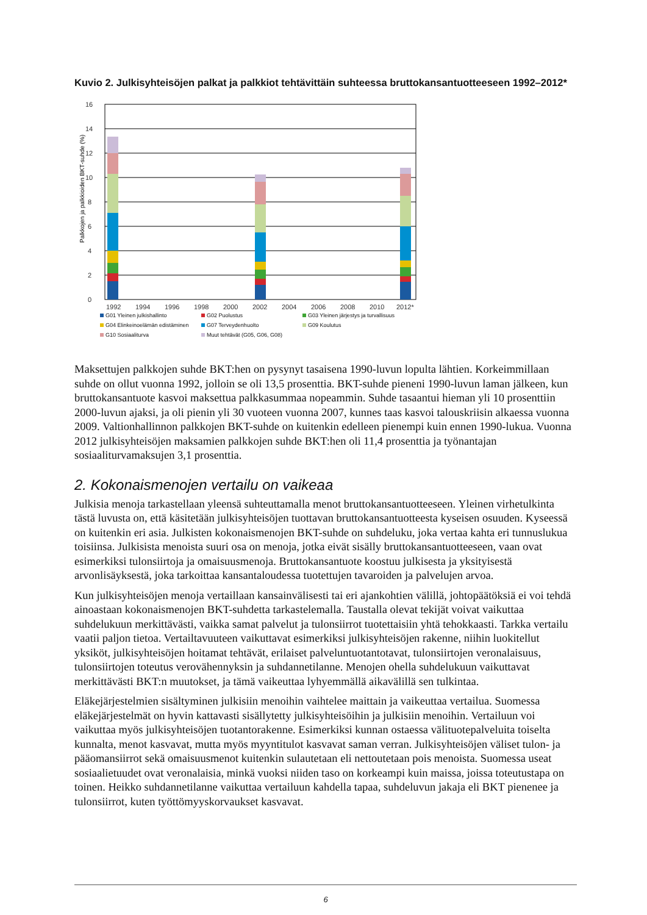Kuvio 2. Julkisyhteisöjen palkat ja palkkiot tehtävittäin suhteessa bruttokansantuotteeseen 1992–2012*
Palkkojen ja palkkioiden BKT-suhde (%)
0
2
4
6
8
10
12
14
16
1992
1994
1996
1998
2000
2002
2004
2006
2008
2010
2012*
G01 Yleinen julkishallinto G02 Puolustus G03 Yleinen järjestys ja turvallisuus G04 Elinkeinoelämän edistäminen G07 Terveydenhuolto G09 Koulutus G10 Sosiaaliturva Muut tehtävät (G05, G06, G08)
Maksettujen palkkojen suhde BKT:hen on pysynyt tasaisena 1990-luvun lopulta lähtien. Korkeimmillaan suhde on ollut vuonna 1992, jolloin se oli 13,5 prosenttia. BKT-suhde pieneni 1990-luvun laman jälkeen, kun bruttokansantuote kasvoi maksettua palkkasummaa nopeammin. Suhde tasaantui hieman yli 10 prosenttiin 2000-luvun ajaksi, ja oli pienin yli 30 vuoteen vuonna 2007, kunnes taas kasvoi talouskriisin alkaessa vuonna 2009. Valtionhallinnon palkkojen BKT-suhde on kuitenkin edelleen pienempi kuin ennen 1990-lukua. Vuonna 2012 julkisyhteisöjen maksamien palkkojen suhde BKT:hen oli 11,4 prosenttia ja työnantajan sosiaaliturvamaksujen 3,1 prosenttia.
2. Kokonaismenojen vertailu on vaikeaa
Julkisia menoja tarkastellaan yleensä suhteuttamalla menot bruttokansantuotteeseen. Yleinen virhetulkinta tästä luvusta on, että käsitetään julkisyhteisöjen tuottavan bruttokansantuotteesta kyseisen osuuden. Kyseessä on kuitenkin eri asia. Julkisten kokonaismenojen BKT-suhde on suhdeluku, joka vertaa kahta eri tunnuslukua toisiinsa. Julkisista menoista suuri osa on menoja, jotka eivät sisälly bruttokansantuotteeseen, vaan ovat esimerkiksi tulonsiirtoja ja omaisuusmenoja. Bruttokansantuote koostuu julkisesta ja yksityisestä arvonlisäyksestä, joka tarkoittaa kansantaloudessa tuotettujen tavaroiden ja palvelujen arvoa.
Kun julkisyhteisöjen menoja vertaillaan kansainvälisesti tai eri ajankohtien välillä, johtopäätöksiä ei voi tehdä ainoastaan kokonaismenojen BKT-suhdetta tarkastelemalla. Taustalla olevat tekijät voivat vaikuttaa suhdelukuun merkittävästi, vaikka samat palvelut ja tulonsiirrot tuotettaisiin yhtä tehokkaasti. Tarkka vertailu vaatii paljon tietoa. Vertailtavuuteen vaikuttavat esimerkiksi julkisyhteisöjen rakenne, niihin luokitellut yksiköt, julkisyhteisöjen hoitamat tehtävät, erilaiset palveluntuotantotavat, tulonsiirtojen veronalaisuus, tulonsiirtojen toteutus verovähennyksin ja suhdannetilanne. Menojen ohella suhdelukuun vaikuttavat merkittävästi BKT:n muutokset, ja tämä vaikeuttaa lyhyemmällä aikavälillä sen tulkintaa.
Eläkejärjestelmien sisältyminen julkisiin menoihin vaihtelee maittain ja vaikeuttaa vertailua. Suomessa eläkejärjestelmät on hyvin kattavasti sisällytetty julkisyhteisöihin ja julkisiin menoihin. Vertailuun voi vaikuttaa myös julkisyhteisöjen tuotantorakenne. Esimerkiksi kunnan ostaessa välituotepalveluita toiselta kunnalta, menot kasvavat, mutta myös myyntitulot kasvavat saman verran. Julkisyhteisöjen väliset tulon- ja pääomansiirrot sekä omaisuusmenot kuitenkin sulautetaan eli nettoutetaan pois menoista. Suomessa useat sosiaalietuudet ovat veronalaisia, minkä vuoksi niiden taso on korkeampi kuin maissa, joissa toteutustapa on toinen. Heikko suhdannetilanne vaikuttaa vertailuun kahdella tapaa, suhdeluvun jakaja eli BKT pienenee ja tulonsiirrot, kuten työttömyyskorvaukset kasvavat.
6